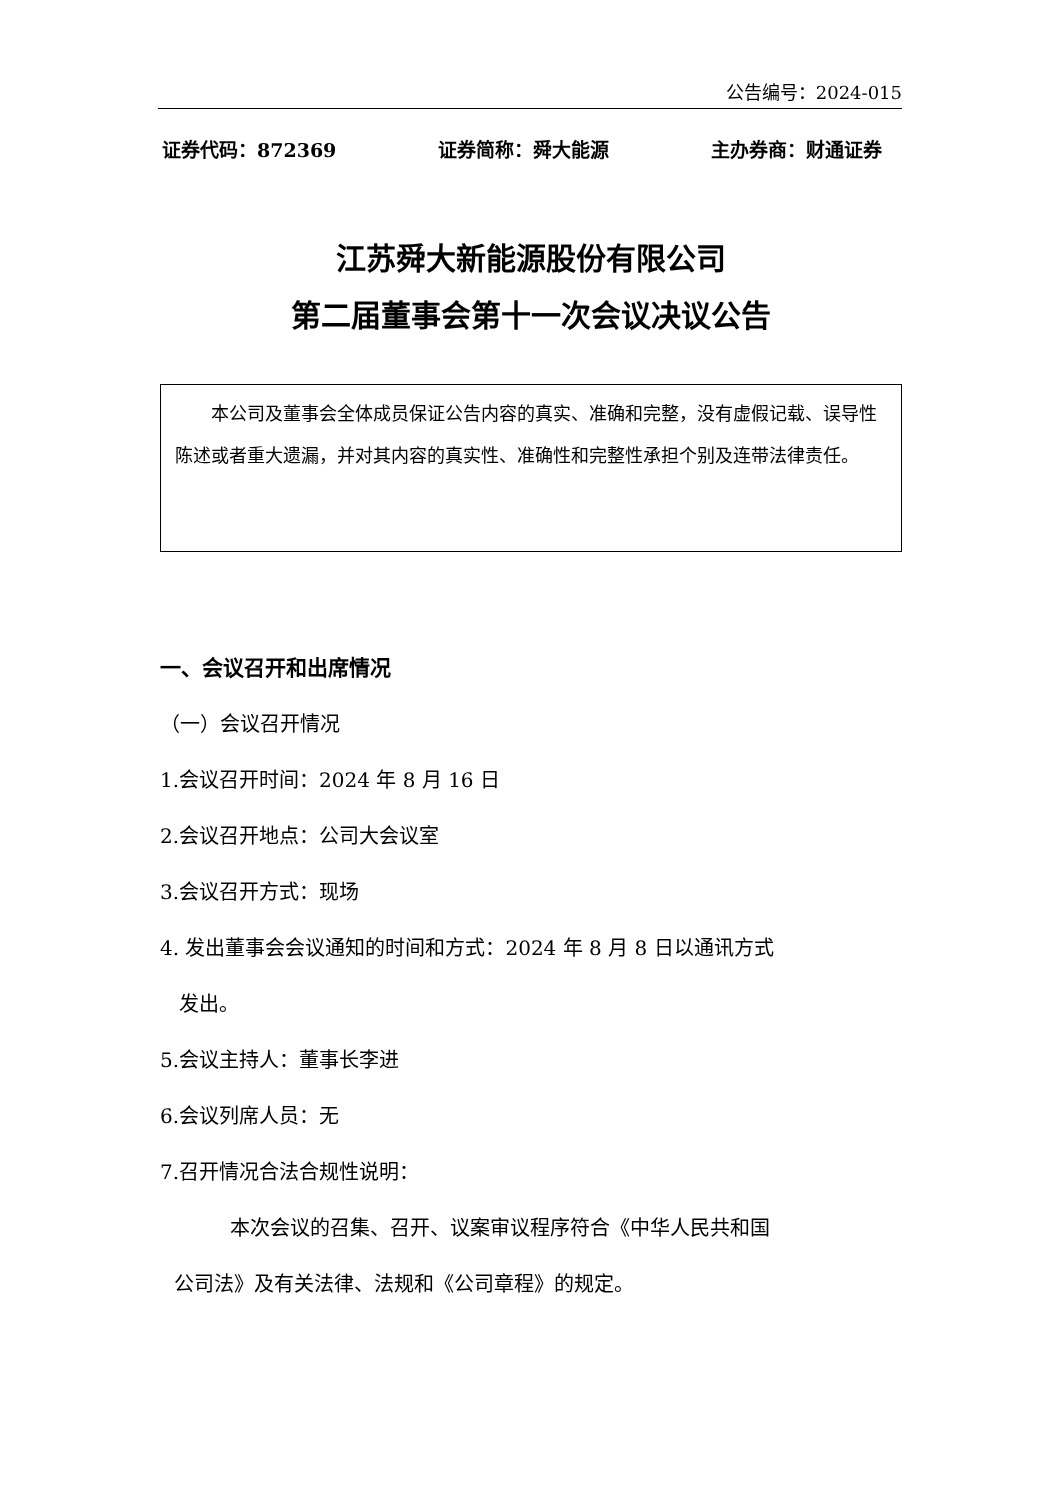公告编号：2024-015
证券代码：872369 证券简称：舜大能源 主办券商：财通证券
江苏舜大新能源股份有限公司
第二届董事会第十一次会议决议公告
本公司及董事会全体成员保证公告内容的真实、准确和完整，没有虚假记载、误导性陈述或者重大遗漏，并对其内容的真实性、准确性和完整性承担个别及连带法律责任。
一、会议召开和出席情况
（一）会议召开情况
1.会议召开时间：2024 年 8 月 16 日
2.会议召开地点：公司大会议室
3.会议召开方式：现场
4. 发出董事会会议通知的时间和方式：2024 年 8 月 8 日以通讯方式
发出。
5.会议主持人：董事长李进
6.会议列席人员：无
7.召开情况合法合规性说明：
本次会议的召集、召开、议案审议程序符合《中华人民共和国
公司法》及有关法律、法规和《公司章程》的规定。